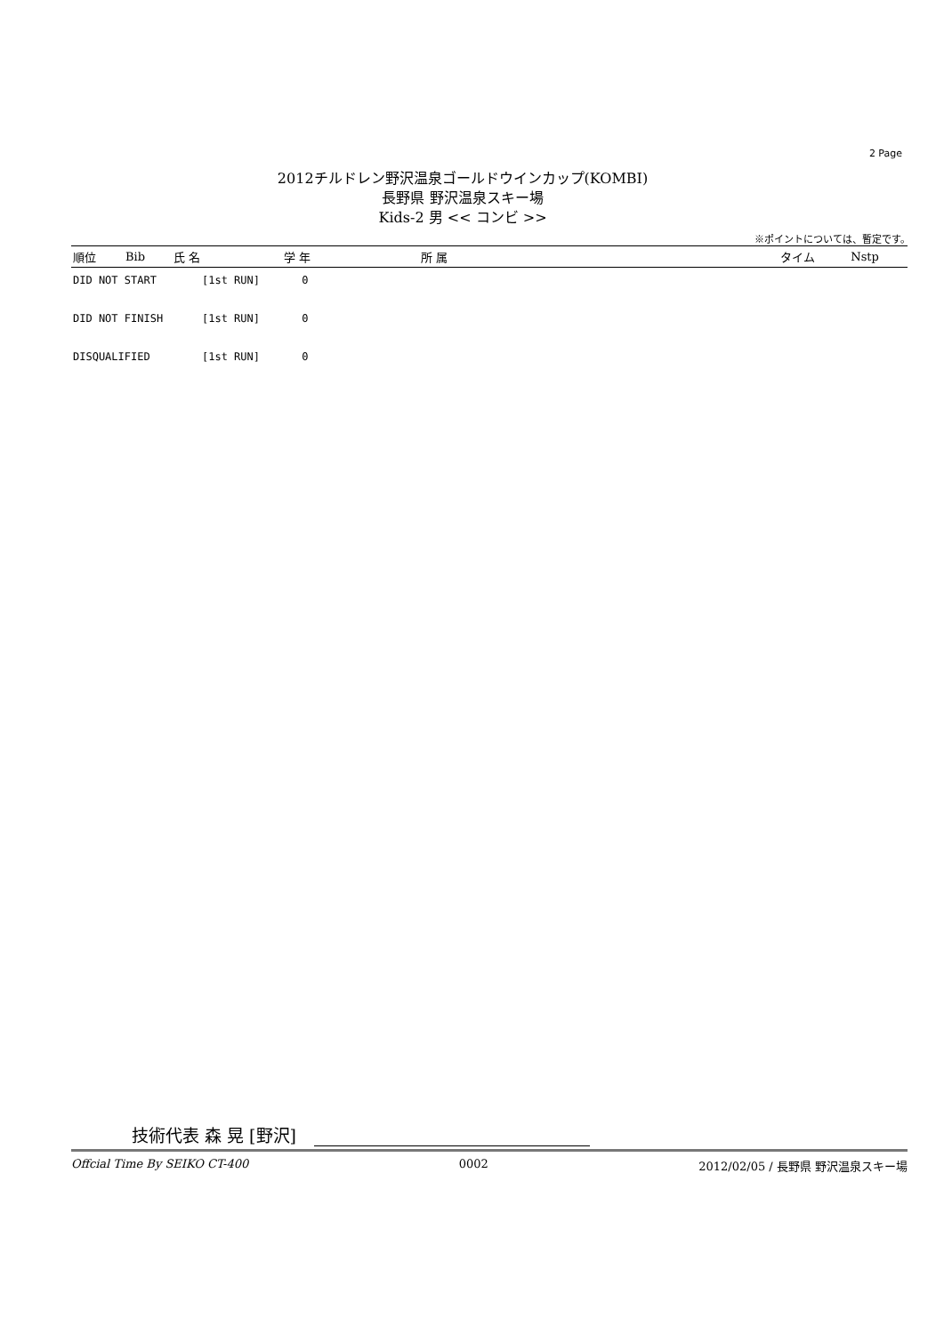2 Page
2012チルドレン野沢温泉ゴールドウインカップ(KOMBI)
長野県 野沢温泉スキー場
Kids-2 男 << コンビ >>
※ポイントについては、暫定です。
| 順位 | Bib | 氏 名 | 学 年 | 所 属 | タイム | Nstp |
| --- | --- | --- | --- | --- | --- | --- |
DID NOT START [1st RUN] 0
DID NOT FINISH [1st RUN] 0
DISQUALIFIED [1st RUN] 0
技術代表 森 晃 [野沢]
Offcial Time By SEIKO CT-400 0002 2012/02/05 / 長野県 野沢温泉スキー場